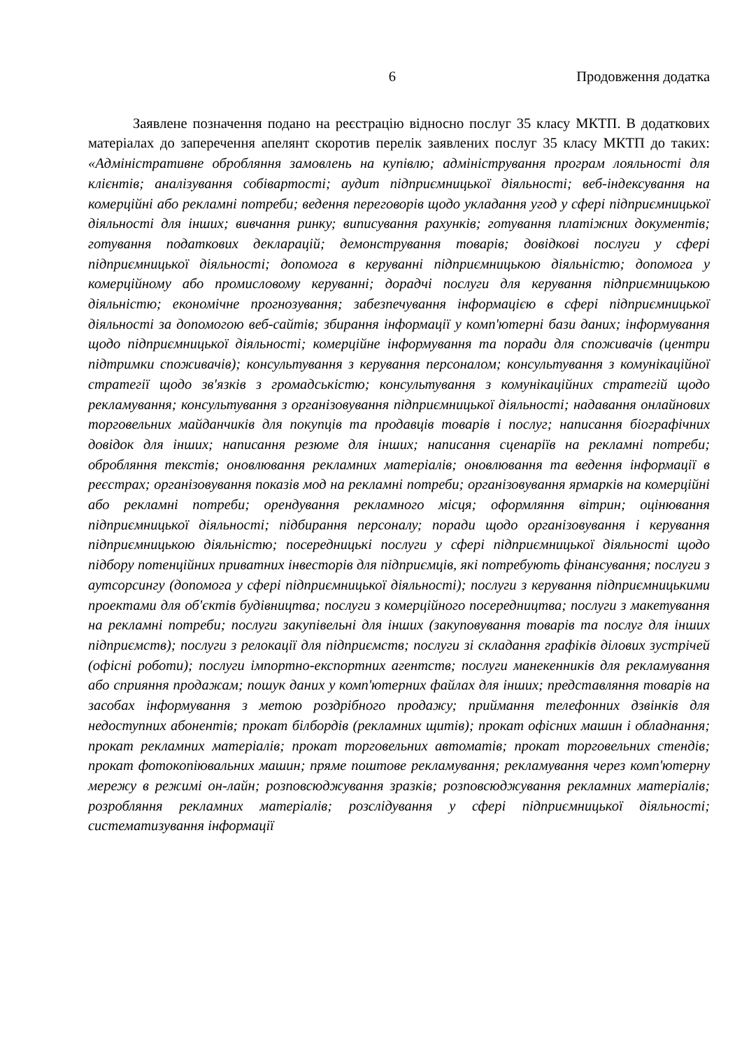6 Продовження додатка
Заявлене позначення подано на реєстрацію відносно послуг 35 класу МКТП. В додаткових матеріалах до заперечення апелянт скоротив перелік заявлених послуг 35 класу МКТП до таких: «Адміністративне обробляння замовлень на купівлю; адміністрування програм лояльності для клієнтів; аналізування собівартості; аудит підприємницької діяльності; веб-індексування на комерційні або рекламні потреби; ведення переговорів щодо укладання угод у сфері підприємницької діяльності для інших; вивчання ринку; виписування рахунків; готування платіжних документів; готування податкових декларацій; демонстрування товарів; довідкові послуги у сфері підприємницької діяльності; допомога в керуванні підприємницькою діяльністю; допомога у комерційному або промисловому керуванні; дорадчі послуги для керування підприємницькою діяльністю; економічне прогнозування; забезпечування інформацією в сфері підприємницької діяльності за допомогою веб-сайтів; збирання інформації у комп'ютерні бази даних; інформування щодо підприємницької діяльності; комерційне інформування та поради для споживачів (центри підтримки споживачів); консультування з керування персоналом; консультування з комунікаційної стратегії щодо зв'язків з громадськістю; консультування з комунікаційних стратегій щодо рекламування; консультування з організовування підприємницької діяльності; надавання онлайнових торговельних майданчиків для покупців та продавців товарів і послуг; написання біографічних довідок для інших; написання резюме для інших; написання сценаріїв на рекламні потреби; обробляння текстів; оновлювання рекламних матеріалів; оновлювання та ведення інформації в реєстрах; організовування показів мод на рекламні потреби; організовування ярмарків на комерційні або рекламні потреби; орендування рекламного місця; оформляння вітрин; оцінювання підприємницької діяльності; підбирання персоналу; поради щодо організовування і керування підприємницькою діяльністю; посередницькі послуги у сфері підприємницької діяльності щодо підбору потенційних приватних інвесторів для підприємців, які потребують фінансування; послуги з аутсорсингу (допомога у сфері підприємницької діяльності); послуги з керування підприємницькими проектами для об'єктів будівництва; послуги з комерційного посередництва; послуги з макетування на рекламні потреби; послуги закупівельні для інших (закуповування товарів та послуг для інших підприємств); послуги з релокації для підприємств; послуги зі складання графіків ділових зустрічей (офісні роботи); послуги імпортно-експортних агентств; послуги манекенників для рекламування або сприяння продажам; пошук даних у комп'ютерних файлах для інших; представляння товарів на засобах інформування з метою роздрібного продажу; приймання телефонних дзвінків для недоступних абонентів; прокат білбордів (рекламних щитів); прокат офісних машин і обладнання; прокат рекламних матеріалів; прокат торговельних автоматів; прокат торговельних стендів; прокат фотокопіювальних машин; пряме поштове рекламування; рекламування через комп'ютерну мережу в режимі он-лайн; розповсюджування зразків; розповсюджування рекламних матеріалів; розробляння рекламних матеріалів; розслідування у сфері підприємницької діяльності; систематизування інформації